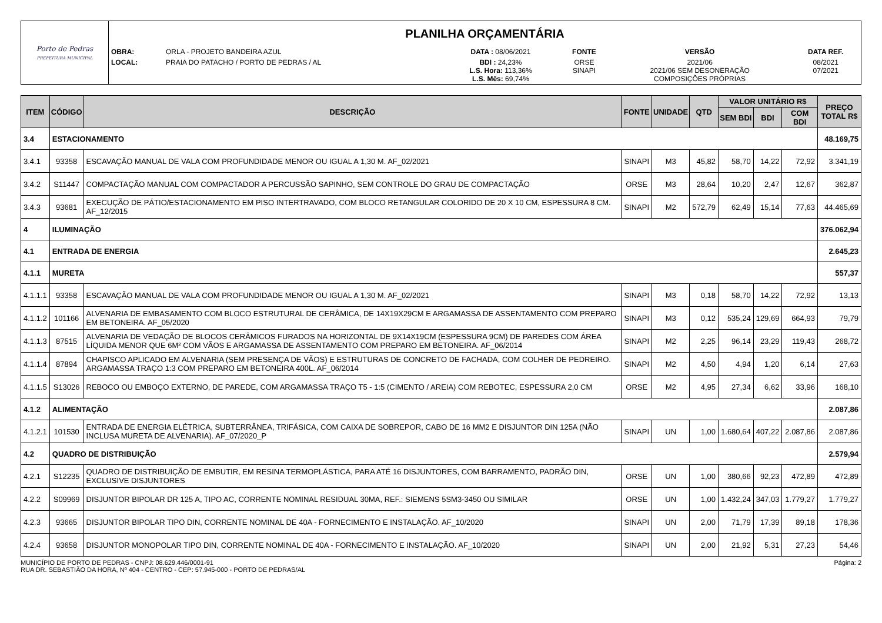| Porto de Pedras PREFEITURA MUNICIPAL | PLANILHA ORÇAMENTÁRIA | | | | | |
| | OBRA: | ORLA - PROJETO BANDEIRA AZUL | DATA : 08/06/2021 | FONTE | VERSÃO | DATA REF. |
| | LOCAL: | PRAIA DO PATACHO / PORTO DE PEDRAS / AL | BDI : 24,23% L.S. Hora: 113,36% L.S. Mês: 69,74% | ORSE SINAPI | 2021/06 2021/06 SEM DESONERAÇÃO COMPOSIÇÕES PRÓPRIAS | 08/2021 07/2021 |
| ITEM | CÓDIGO | DESCRIÇÃO | FONTE | UNIDADE | QTD | VALOR UNITÁRIO R$ | | | PREÇO TOTAL R$ |
| --- | --- | --- | --- | --- | --- | --- | --- | --- | --- |
| | | | | | | SEM BDI | BDI | COM BDI | |
| 3.4 | ESTACIONAMENTO | | | | | | | | 48.169,75 |
| 3.4.1 | 93358 | ESCAVAÇÃO MANUAL DE VALA COM PROFUNDIDADE MENOR OU IGUAL A 1,30 M. AF_02/2021 | SINAPI | M3 | 45,82 | 58,70 | 14,22 | 72,92 | 3.341,19 |
| 3.4.2 | S11447 | COMPACTAÇÃO MANUAL COM COMPACTADOR A PERCUSSÃO SAPINHO, SEM CONTROLE DO GRAU DE COMPACTAÇÃO | ORSE | M3 | 28,64 | 10,20 | 2,47 | 12,67 | 362,87 |
| 3.4.3 | 93681 | EXECUÇÃO DE PÁTIO/ESTACIONAMENTO EM PISO INTERTRAVADO, COM BLOCO RETANGULAR COLORIDO DE 20 X 10 CM, ESPESSURA 8 CM. AF_12/2015 | SINAPI | M2 | 572,79 | 62,49 | 15,14 | 77,63 | 44.465,69 |
| 4 | ILUMINAÇÃO | | | | | | | | 376.062,94 |
| 4.1 | ENTRADA DE ENERGIA | | | | | | | | 2.645,23 |
| 4.1.1 | MURETA | | | | | | | | 557,37 |
| 4.1.1.1 | 93358 | ESCAVAÇÃO MANUAL DE VALA COM PROFUNDIDADE MENOR OU IGUAL A 1,30 M. AF_02/2021 | SINAPI | M3 | 0,18 | 58,70 | 14,22 | 72,92 | 13,13 |
| 4.1.1.2 | 101166 | ALVENARIA DE EMBASAMENTO COM BLOCO ESTRUTURAL DE CERÂMICA, DE 14X19X29CM E ARGAMASSA DE ASSENTAMENTO COM PREPARO EM BETONEIRA. AF_05/2020 | SINAPI | M3 | 0,12 | 535,24 | 129,69 | 664,93 | 79,79 |
| 4.1.1.3 | 87515 | ALVENARIA DE VEDAÇÃO DE BLOCOS CERÂMICOS FURADOS NA HORIZONTAL DE 9X14X19CM (ESPESSURA 9CM) DE PAREDES COM ÁREA LÍQUIDA MENOR QUE 6M² COM VÃOS E ARGAMASSA DE ASSENTAMENTO COM PREPARO EM BETONEIRA. AF_06/2014 | SINAPI | M2 | 2,25 | 96,14 | 23,29 | 119,43 | 268,72 |
| 4.1.1.4 | 87894 | CHAPISCO APLICADO EM ALVENARIA (SEM PRESENÇA DE VÃOS) E ESTRUTURAS DE CONCRETO DE FACHADA, COM COLHER DE PEDREIRO. ARGAMASSA TRAÇO 1:3 COM PREPARO EM BETONEIRA 400L. AF_06/2014 | SINAPI | M2 | 4,50 | 4,94 | 1,20 | 6,14 | 27,63 |
| 4.1.1.5 | S13026 | REBOCO OU EMBOÇO EXTERNO, DE PAREDE, COM ARGAMASSA TRAÇO T5 - 1:5 (CIMENTO / AREIA) COM REBOTEC, ESPESSURA 2,0 CM | ORSE | M2 | 4,95 | 27,34 | 6,62 | 33,96 | 168,10 |
| 4.1.2 | ALIMENTAÇÃO | | | | | | | | 2.087,86 |
| 4.1.2.1 | 101530 | ENTRADA DE ENERGIA ELÉTRICA, SUBTERRÂNEA, TRIFÁSICA, COM CAIXA DE SOBREPOR, CABO DE 16 MM2 E DISJUNTOR DIN 125A (NÃO INCLUSA MURETA DE ALVENARIA). AF_07/2020_P | SINAPI | UN | 1,00 | 1.680,64 | 407,22 | 2.087,86 | 2.087,86 |
| 4.2 | QUADRO DE DISTRIBUIÇÃO | | | | | | | | 2.579,94 |
| 4.2.1 | S12235 | QUADRO DE DISTRIBUIÇÃO DE EMBUTIR, EM RESINA TERMOPLÁSTICA, PARA ATÉ 16 DISJUNTORES, COM BARRAMENTO, PADRÃO DIN, EXCLUSIVE DISJUNTORES | ORSE | UN | 1,00 | 380,66 | 92,23 | 472,89 | 472,89 |
| 4.2.2 | S09969 | DISJUNTOR BIPOLAR DR 125 A, TIPO AC, CORRENTE NOMINAL RESIDUAL 30MA, REF.: SIEMENS 5SM3-3450 OU SIMILAR | ORSE | UN | 1,00 | 1.432,24 | 347,03 | 1.779,27 | 1.779,27 |
| 4.2.3 | 93665 | DISJUNTOR BIPOLAR TIPO DIN, CORRENTE NOMINAL DE 40A - FORNECIMENTO E INSTALAÇÃO. AF_10/2020 | SINAPI | UN | 2,00 | 71,79 | 17,39 | 89,18 | 178,36 |
| 4.2.4 | 93658 | DISJUNTOR MONOPOLAR TIPO DIN, CORRENTE NOMINAL DE 40A - FORNECIMENTO E INSTALAÇÃO. AF_10/2020 | SINAPI | UN | 2,00 | 21,92 | 5,31 | 27,23 | 54,46 |
MUNICÍPIO DE PORTO DE PEDRAS - CNPJ: 08.629.446/0001-91
RUA DR. SEBASTIÃO DA HORA, Nº 404 - CENTRO - CEP: 57.945-000 - PORTO DE PEDRAS/AL
Página: 2